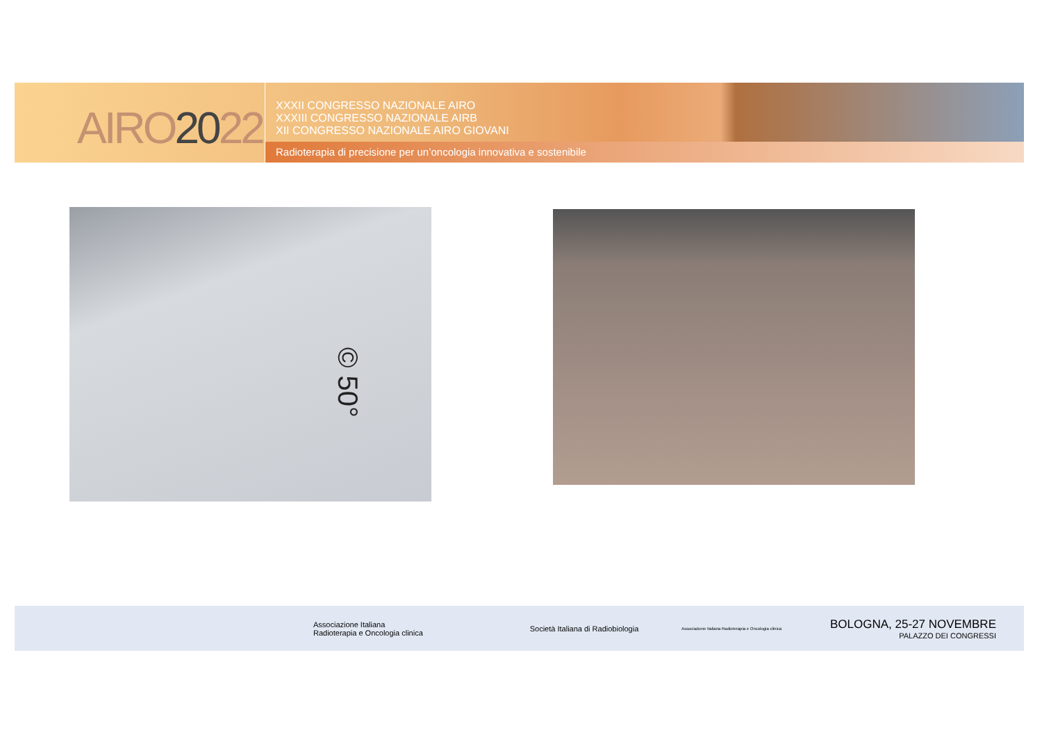AIRO2022
XXXII CONGRESSO NAZIONALE AIRO
XXXIII CONGRESSO NAZIONALE AIRB
XII CONGRESSO NAZIONALE AIRO GIOVANI
Radioterapia di precisione per un’oncologia innovativa e sostenibile
© 50°
Associazione Italiana
Radioterapia e Oncologia clinica
Società Italiana di Radiobiologia
Associazione Italiana Radioterapia e Oncologia clinica
BOLOGNA, 25-27 NOVEMBRE
PALAZZO DEI CONGRESSI